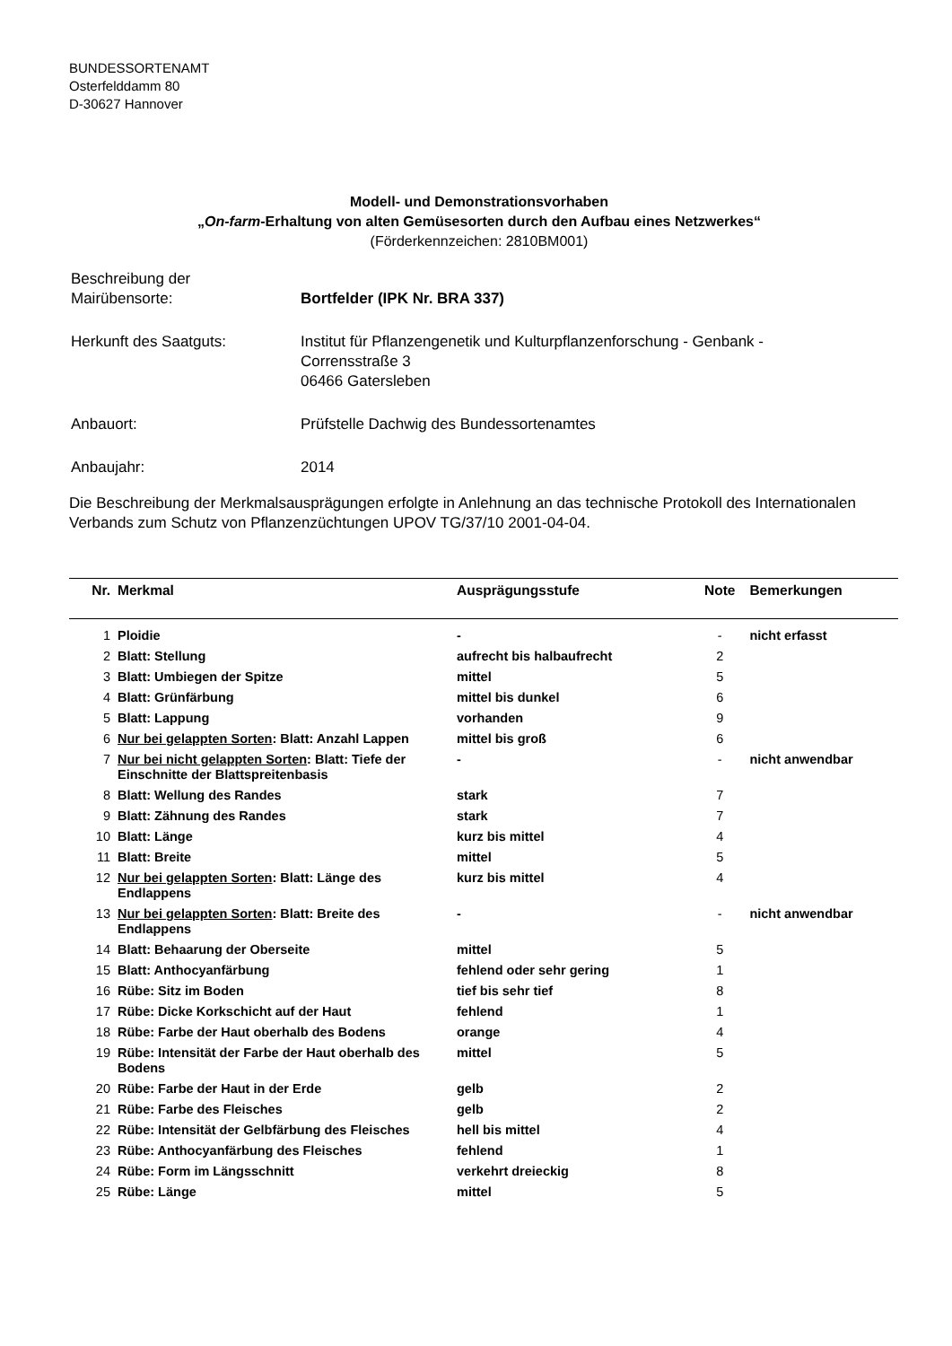BUNDESSORTENAMT
Osterfelddamm 80
D-30627 Hannover
Modell- und Demonstrationsvorhaben
„On-farm-Erhaltung von alten Gemüsesorten durch den Aufbau eines Netzwerkes“
(Förderkennzeichen: 2810BM001)
| Beschreibung der Mairübensorte: | Bortfelder (IPK Nr. BRA 337) |
| Herkunft des Saatguts: | Institut für Pflanzengenetik und Kulturpflanzenforschung - Genbank - Corrensstraße 3 06466 Gatersleben |
| Anbauort: | Prüfstelle Dachwig des Bundessortenamtes |
| Anbaujahr: | 2014 |
Die Beschreibung der Merkmalsausprägungen erfolgte in Anlehnung an das technische Protokoll des Internationalen Verbands zum Schutz von Pflanzenzüchtungen UPOV TG/37/10 2001-04-04.
| Nr. | Merkmal | Ausprägungsstufe | Note | Bemerkungen |
| --- | --- | --- | --- | --- |
| 1 | Ploidie | - | - | nicht erfasst |
| 2 | Blatt: Stellung | aufrecht bis halbaufrecht | 2 | |
| 3 | Blatt: Umbiegen der Spitze | mittel | 5 | |
| 4 | Blatt: Grünfärbung | mittel bis dunkel | 6 | |
| 5 | Blatt: Lappung | vorhanden | 9 | |
| 6 | Nur bei gelappten Sorten : Blatt: Anzahl Lappen | mittel bis groß | 6 | |
| 7 | Nur bei nicht gelappten Sorten : Blatt: Tiefe der Einschnitte der Blattspreitenbasis | - | - | nicht anwendbar |
| 8 | Blatt: Wellung des Randes | stark | 7 | |
| 9 | Blatt: Zähnung des Randes | stark | 7 | |
| 10 | Blatt: Länge | kurz bis mittel | 4 | |
| 11 | Blatt: Breite | mittel | 5 | |
| 12 | Nur bei gelappten Sorten : Blatt: Länge des Endlappens | kurz bis mittel | 4 | |
| 13 | Nur bei gelappten Sorten : Blatt: Breite des Endlappens | - | - | nicht anwendbar |
| 14 | Blatt: Behaarung der Oberseite | mittel | 5 | |
| 15 | Blatt: Anthocyanfärbung | fehlend oder sehr gering | 1 | |
| 16 | Rübe: Sitz im Boden | tief bis sehr tief | 8 | |
| 17 | Rübe: Dicke Korkschicht auf der Haut | fehlend | 1 | |
| 18 | Rübe: Farbe der Haut oberhalb des Bodens | orange | 4 | |
| 19 | Rübe: Intensität der Farbe der Haut oberhalb des Bodens | mittel | 5 | |
| 20 | Rübe: Farbe der Haut in der Erde | gelb | 2 | |
| 21 | Rübe: Farbe des Fleisches | gelb | 2 | |
| 22 | Rübe: Intensität der Gelbfärbung des Fleisches | hell bis mittel | 4 | |
| 23 | Rübe: Anthocyanfärbung des Fleisches | fehlend | 1 | |
| 24 | Rübe: Form im Längsschnitt | verkehrt dreieckig | 8 | |
| 25 | Rübe: Länge | mittel | 5 | |